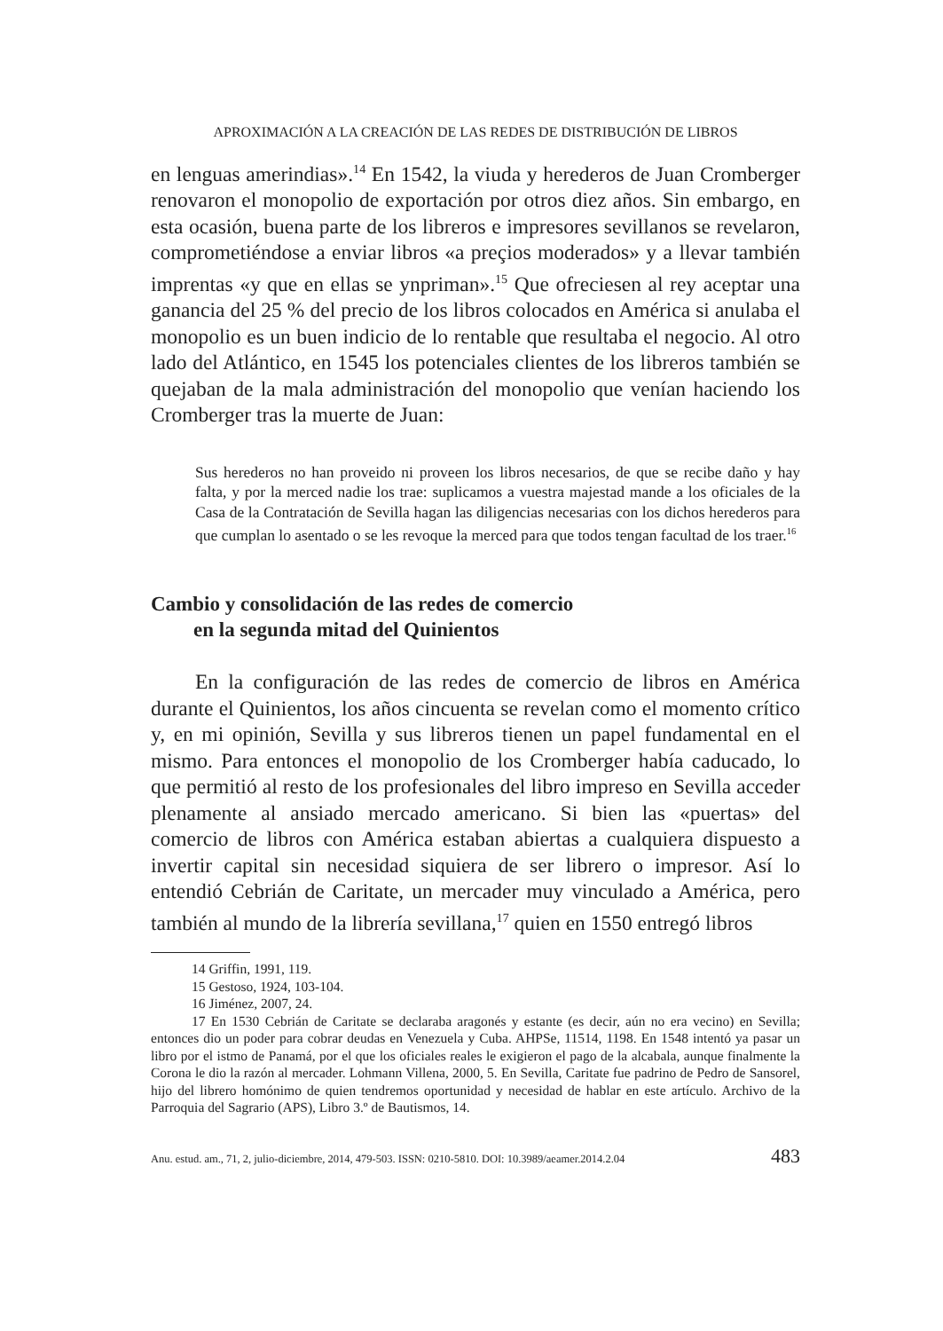APROXIMACIÓN A LA CREACIÓN DE LAS REDES DE DISTRIBUCIÓN DE LIBROS
en lenguas amerindias».<sup>14</sup> En 1542, la viuda y herederos de Juan Cromberger renovaron el monopolio de exportación por otros diez años. Sin embargo, en esta ocasión, buena parte de los libreros e impresores sevillanos se revelaron, comprometiéndose a enviar libros «a preçios moderados» y a llevar también imprentas «y que en ellas se ynpriman».<sup>15</sup> Que ofreciesen al rey aceptar una ganancia del 25 % del precio de los libros colocados en América si anulaba el monopolio es un buen indicio de lo rentable que resultaba el negocio. Al otro lado del Atlántico, en 1545 los potenciales clientes de los libreros también se quejaban de la mala administración del monopolio que venían haciendo los Cromberger tras la muerte de Juan:
Sus herederos no han proveido ni proveen los libros necesarios, de que se recibe daño y hay falta, y por la merced nadie los trae: suplicamos a vuestra majestad mande a los oficiales de la Casa de la Contratación de Sevilla hagan las diligencias necesarias con los dichos herederos para que cumplan lo asentado o se les revoque la merced para que todos tengan facultad de los traer.<sup>16</sup>
Cambio y consolidación de las redes de comercio
en la segunda mitad del Quinientos
En la configuración de las redes de comercio de libros en América durante el Quinientos, los años cincuenta se revelan como el momento crítico y, en mi opinión, Sevilla y sus libreros tienen un papel fundamental en el mismo. Para entonces el monopolio de los Cromberger había caducado, lo que permitió al resto de los profesionales del libro impreso en Sevilla acceder plenamente al ansiado mercado americano. Si bien las «puertas» del comercio de libros con América estaban abiertas a cualquiera dispuesto a invertir capital sin necesidad siquiera de ser librero o impresor. Así lo entendió Cebrián de Caritate, un mercader muy vinculado a América, pero también al mundo de la librería sevillana,<sup>17</sup> quien en 1550 entregó libros
14 Griffin, 1991, 119.
15 Gestoso, 1924, 103-104.
16 Jiménez, 2007, 24.
17 En 1530 Cebrián de Caritate se declaraba aragonés y estante (es decir, aún no era vecino) en Sevilla; entonces dio un poder para cobrar deudas en Venezuela y Cuba. AHPSe, 11514, 1198. En 1548 intentó ya pasar un libro por el istmo de Panamá, por el que los oficiales reales le exigieron el pago de la alcabala, aunque finalmente la Corona le dio la razón al mercader. Lohmann Villena, 2000, 5. En Sevilla, Caritate fue padrino de Pedro de Sansorel, hijo del librero homónimo de quien tendremos oportunidad y necesidad de hablar en este artículo. Archivo de la Parroquia del Sagrario (APS), Libro 3.º de Bautismos, 14.
Anu. estud. am., 71, 2, julio-diciembre, 2014, 479-503. ISSN: 0210-5810. DOI: 10.3989/aeamer.2014.2.04 483